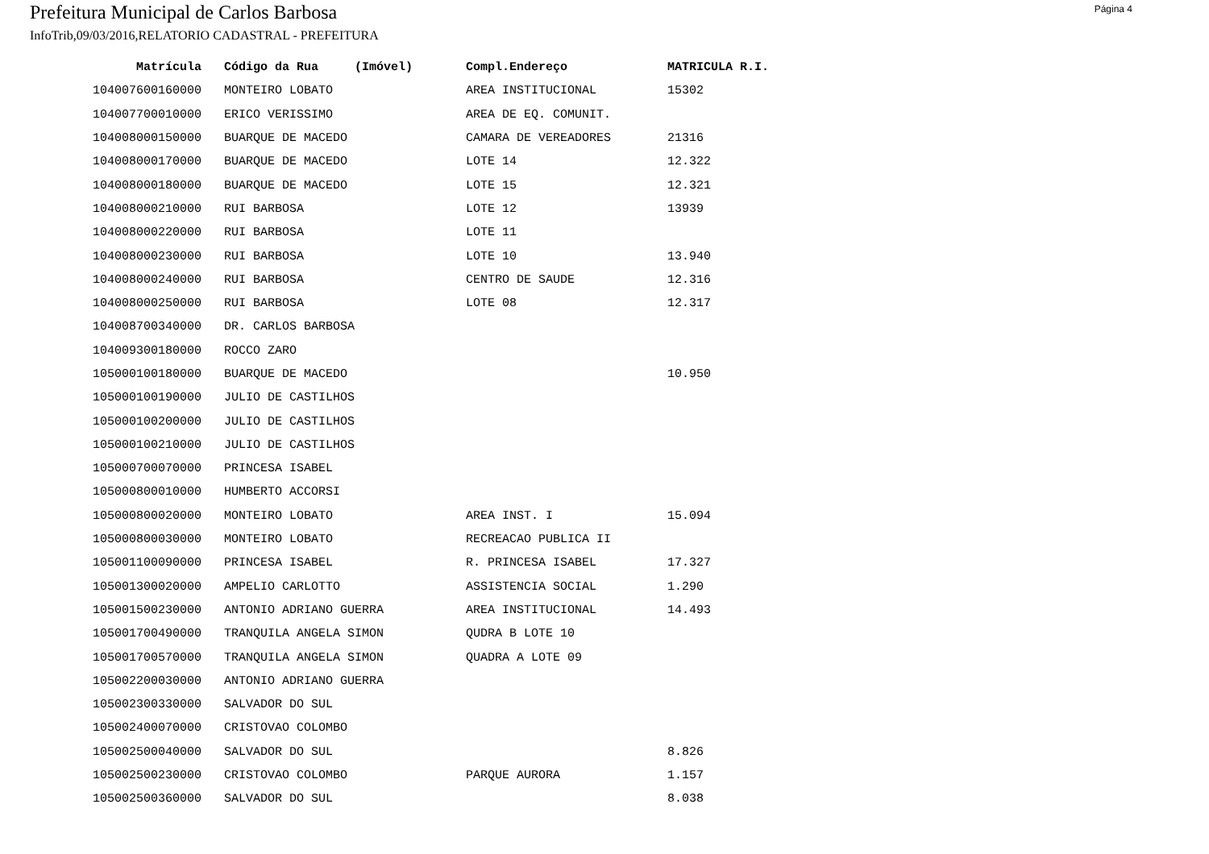Prefeitura Municipal de Carlos Barbosa
Página 4
InfoTrib,09/03/2016,RELATORIO CADASTRAL - PREFEITURA
| Matrícula | Código da Rua (Imóvel) | Compl.Endereço | MATRICULA R.I. |
| --- | --- | --- | --- |
| 104007600160000 | MONTEIRO LOBATO | AREA INSTITUCIONAL | 15302 |
| 104007700010000 | ERICO VERISSIMO | AREA DE EQ. COMUNIT. | |
| 104008000150000 | BUARQUE DE MACEDO | CAMARA DE VEREADORES | 21316 |
| 104008000170000 | BUARQUE DE MACEDO | LOTE 14 | 12.322 |
| 104008000180000 | BUARQUE DE MACEDO | LOTE 15 | 12.321 |
| 104008000210000 | RUI BARBOSA | LOTE 12 | 13939 |
| 104008000220000 | RUI BARBOSA | LOTE 11 | |
| 104008000230000 | RUI BARBOSA | LOTE 10 | 13.940 |
| 104008000240000 | RUI BARBOSA | CENTRO DE SAUDE | 12.316 |
| 104008000250000 | RUI BARBOSA | LOTE 08 | 12.317 |
| 104008700340000 | DR. CARLOS BARBOSA | | |
| 104009300180000 | ROCCO ZARO | | |
| 105000100180000 | BUARQUE DE MACEDO | | 10.950 |
| 105000100190000 | JULIO DE CASTILHOS | | |
| 105000100200000 | JULIO DE CASTILHOS | | |
| 105000100210000 | JULIO DE CASTILHOS | | |
| 105000700070000 | PRINCESA ISABEL | | |
| 105000800010000 | HUMBERTO ACCORSI | | |
| 105000800020000 | MONTEIRO LOBATO | AREA INST. I | 15.094 |
| 105000800030000 | MONTEIRO LOBATO | RECREACAO PUBLICA II | |
| 105001100090000 | PRINCESA ISABEL | R. PRINCESA ISABEL | 17.327 |
| 105001300020000 | AMPELIO CARLOTTO | ASSISTENCIA SOCIAL | 1.290 |
| 105001500230000 | ANTONIO ADRIANO GUERRA | AREA INSTITUCIONAL | 14.493 |
| 105001700490000 | TRANQUILA ANGELA SIMON | QUDRA B LOTE 10 | |
| 105001700570000 | TRANQUILA ANGELA SIMON | QUADRA A LOTE 09 | |
| 105002200030000 | ANTONIO ADRIANO GUERRA | | |
| 105002300330000 | SALVADOR DO SUL | | |
| 105002400070000 | CRISTOVAO COLOMBO | | |
| 105002500040000 | SALVADOR DO SUL | | 8.826 |
| 105002500230000 | CRISTOVAO COLOMBO | PARQUE AURORA | 1.157 |
| 105002500360000 | SALVADOR DO SUL | | 8.038 |